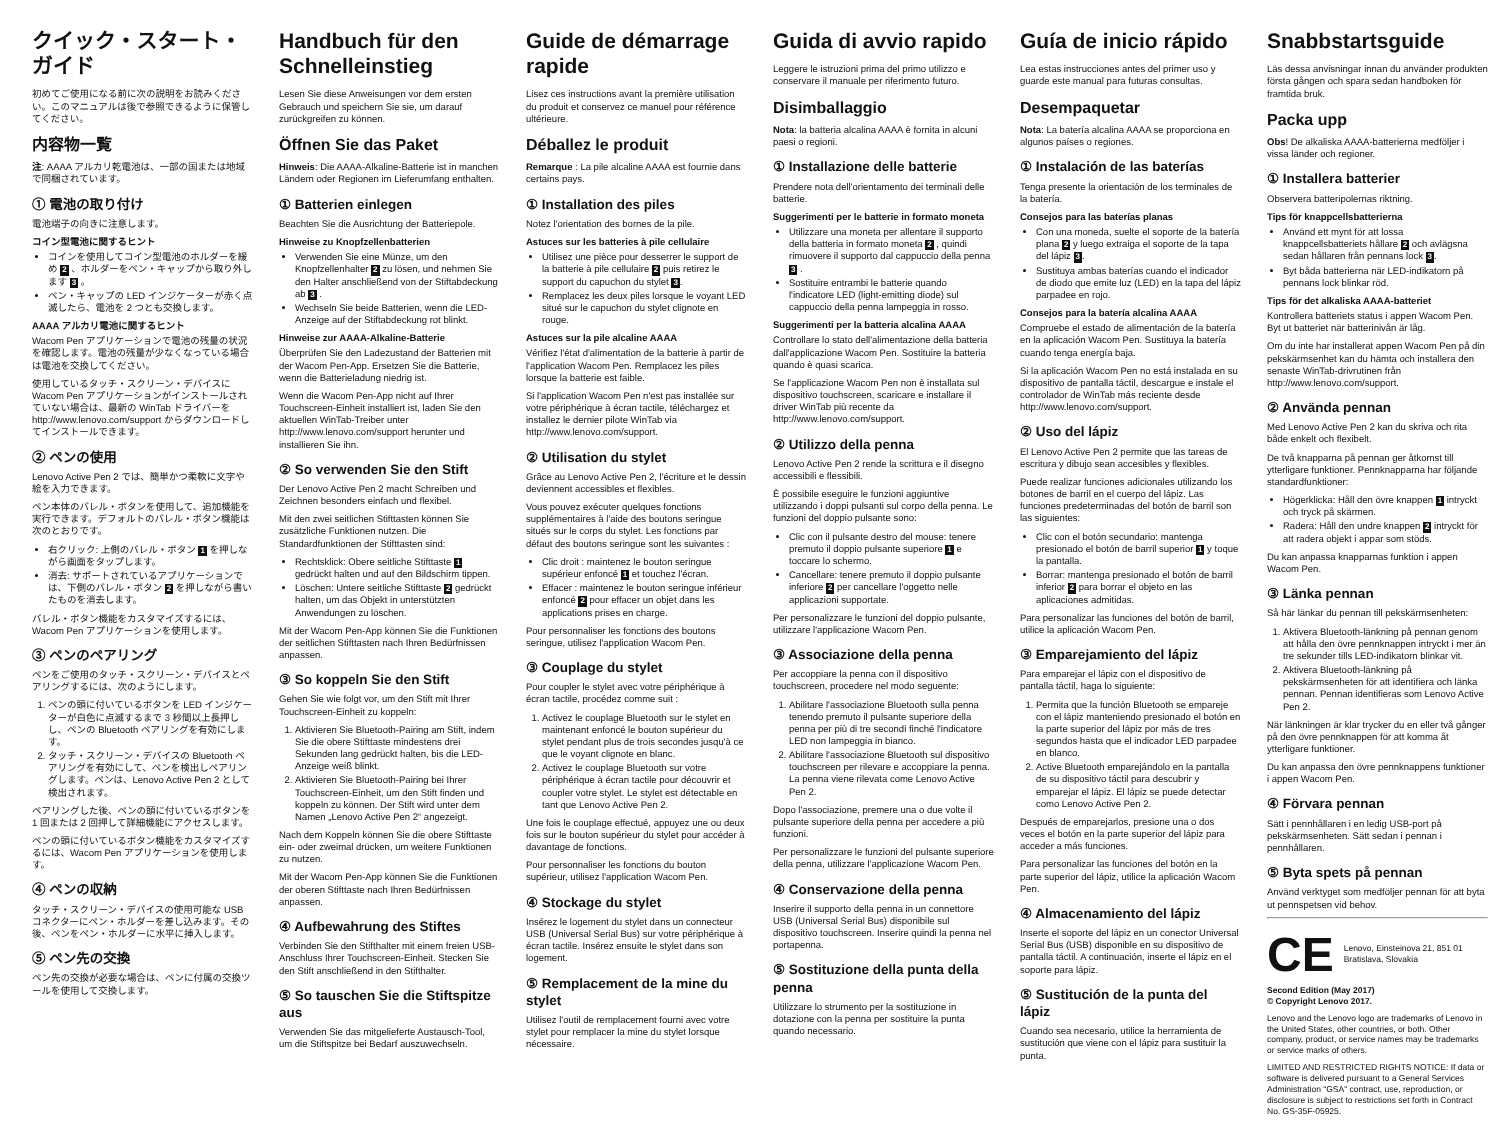クイック・スタート・ガイド
初めてご使用になる前に次の説明をお読みください。このマニュアルは後で参照できるように保管してください。
内容物一覧
注: AAAA アルカリ乾電池は、一部の国または地域で同梱されています。
① 電池の取り付け
電池端子の向きに注意します。
コイン型電池に関するヒント
コインを使用してコイン型電池のホルダーを緩め 2 、ホルダーをペン・キャップから取り外します 3 。
ペン・キャップの LED インジケーターが赤く点滅したら、電池を 2 つとも交換します。
AAAA アルカリ電池に関するヒント
Wacom Pen アプリケーションで電池の残量の状況を確認します。電池の残量が少なくなっている場合は電池を交換してください。
使用しているタッチ・スクリーン・デバイスに Wacom Pen アプリケーションがインストールされていない場合は、最新の WinTab ドライバーを http://www.lenovo.com/support からダウンロードしてインストールできます。
② ペンの使用
Lenovo Active Pen 2 では、簡単かつ柔軟に文字や絵を入力できます。
ペン本体のバレル・ボタンを使用して、追加機能を実行できます。デフォルトのバレル・ボタン機能は次のとおりです。
右クリック: 上側のバレル・ボタン 1 を押しながら画面をタップします。
消去: サポートされているアプリケーションでは、下側のバレル・ボタン 2 を押しながら書いたものを消去します。
バレル・ボタン機能をカスタマイズするには、Wacom Pen アプリケーションを使用します。
③ ペンのペアリング
ペンをご使用のタッチ・スクリーン・デバイスとペアリングするには、次のようにします。
1. ペンの頭に付いているボタンを LED インジケーターが白色に点滅するまで 3 秒間以上長押しし、ペンの Bluetooth ペアリングを有効にします。
2. タッチ・スクリーン・デバイスの Bluetooth ペアリングを有効にして、ペンを検出しペアリングします。ペンは、Lenovo Active Pen 2 として検出されます。
ペアリングした後、ペンの頭に付いているボタンを 1 回または 2 回押して詳細機能にアクセスします。
ペンの頭に付いているボタン機能をカスタマイズするには、Wacom Pen アプリケーションを使用します。
④ ペンの収納
タッチ・スクリーン・デバイスの使用可能な USB コネクターにペン・ホルダーを差し込みます。その後、ペンをペン・ホルダーに水平に挿入します。
⑤ ペン先の交換
ペン先の交換が必要な場合は、ペンに付属の交換ツールを使用して交換します。
Handbuch für den Schnelleinstieg
Lesen Sie diese Anweisungen vor dem ersten Gebrauch und speichern Sie sie, um darauf zurückgreifen zu können.
Öffnen Sie das Paket
Hinweis: Die AAAA-Alkaline-Batterie ist in manchen Ländern oder Regionen im Lieferumfang enthalten.
① Batterien einlegen
Beachten Sie die Ausrichtung der Batteriepole.
Hinweise zu Knopfzellenbatterien
Verwenden Sie eine Münze, um den Knopfzellenhalter 2 zu lösen, und nehmen Sie den Halter anschließend von der Stiftabdeckung ab 3 .
Wechseln Sie beide Batterien, wenn die LED-Anzeige auf der Stiftabdeckung rot blinkt.
Hinweise zur AAAA-Alkaline-Batterie
Überprüfen Sie den Ladezustand der Batterien mit der Wacom Pen-App. Ersetzen Sie die Batterie, wenn die Batterieladung niedrig ist.
Wenn die Wacom Pen-App nicht auf Ihrer Touchscreen-Einheit installiert ist, laden Sie den aktuellen WinTab-Treiber unter http://www.lenovo.com/support herunter und installieren Sie ihn.
② So verwenden Sie den Stift
Der Lenovo Active Pen 2 macht Schreiben und Zeichnen besonders einfach und flexibel.
Mit den zwei seitlichen Stifttasten können Sie zusätzliche Funktionen nutzen. Die Standardfunktionen der Stifttasten sind:
Rechtsklick: Obere seitliche Stifttaste 1 gedrückt halten und auf den Bildschirm tippen.
Löschen: Untere seitliche Stifttaste 2 gedrückt halten, um das Objekt in unterstützten Anwendungen zu löschen.
Mit der Wacom Pen-App können Sie die Funktionen der seitlichen Stifttasten nach Ihren Bedürfnissen anpassen.
③ So koppeln Sie den Stift
Gehen Sie wie folgt vor, um den Stift mit Ihrer Touchscreen-Einheit zu koppeln:
1. Aktivieren Sie Bluetooth-Pairing am Stift, indem Sie die obere Stifttaste mindestens drei Sekunden lang gedrückt halten, bis die LED-Anzeige weiß blinkt.
2. Aktivieren Sie Bluetooth-Pairing bei Ihrer Touchscreen-Einheit, um den Stift finden und koppeln zu können. Der Stift wird unter dem Namen „Lenovo Active Pen 2“ angezeigt.
Nach dem Koppeln können Sie die obere Stifttaste ein- oder zweimal drücken, um weitere Funktionen zu nutzen.
Mit der Wacom Pen-App können Sie die Funktionen der oberen Stifttaste nach Ihren Bedürfnissen anpassen.
④ Aufbewahrung des Stiftes
Verbinden Sie den Stifthalter mit einem freien USB-Anschluss Ihrer Touchscreen-Einheit. Stecken Sie den Stift anschließend in den Stifthalter.
⑤ So tauschen Sie die Stiftspitze aus
Verwenden Sie das mitgelieferte Austausch-Tool, um die Stiftspitze bei Bedarf auszuwechseln.
Guide de démarrage rapide
Lisez ces instructions avant la première utilisation du produit et conservez ce manuel pour référence ultérieure.
Déballez le produit
Remarque : La pile alcaline AAAA est fournie dans certains pays.
① Installation des piles
Notez l'orientation des bornes de la pile.
Astuces sur les batteries à pile cellulaire
Utilisez une pièce pour desserrer le support de la batterie à pile cellulaire 2 puis retirez le support du capuchon du stylet 3.
Remplacez les deux piles lorsque le voyant LED situé sur le capuchon du stylet clignote en rouge.
Astuces sur la pile alcaline AAAA
Vérifiez l'état d'alimentation de la batterie à partir de l'application Wacom Pen. Remplacez les piles lorsque la batterie est faible.
Si l'application Wacom Pen n'est pas installée sur votre périphérique à écran tactile, téléchargez et installez le dernier pilote WinTab via http://www.lenovo.com/support.
② Utilisation du stylet
Grâce au Lenovo Active Pen 2, l'écriture et le dessin deviennent accessibles et flexibles.
Vous pouvez exécuter quelques fonctions supplémentaires à l'aide des boutons seringue situés sur le corps du stylet. Les fonctions par défaut des boutons seringue sont les suivantes :
Clic droit : maintenez le bouton seringue supérieur enfoncé 1 et touchez l'écran.
Effacer : maintenez le bouton seringue inférieur enfoncé 2 pour effacer un objet dans les applications prises en charge.
Pour personnaliser les fonctions des boutons seringue, utilisez l'application Wacom Pen.
③ Couplage du stylet
Pour coupler le stylet avec votre périphérique à écran tactile, procédez comme suit :
1. Activez le couplage Bluetooth sur le stylet en maintenant enfoncé le bouton supérieur du stylet pendant plus de trois secondes jusqu'à ce que le voyant clignote en blanc.
2. Activez le couplage Bluetooth sur votre périphérique à écran tactile pour découvrir et coupler votre stylet. Le stylet est détectable en tant que Lenovo Active Pen 2.
Une fois le couplage effectué, appuyez une ou deux fois sur le bouton supérieur du stylet pour accéder à davantage de fonctions.
Pour personnaliser les fonctions du bouton supérieur, utilisez l'application Wacom Pen.
④ Stockage du stylet
Insérez le logement du stylet dans un connecteur USB (Universal Serial Bus) sur votre périphérique à écran tactile. Insérez ensuite le stylet dans son logement.
⑤ Remplacement de la mine du stylet
Utilisez l'outil de remplacement fourni avec votre stylet pour remplacer la mine du stylet lorsque nécessaire.
Guida di avvio rapido
Leggere le istruzioni prima del primo utilizzo e conservare il manuale per riferimento futuro.
Disimballaggio
Nota: la batteria alcalina AAAA è fornita in alcuni paesi o regioni.
① Installazione delle batterie
Prendere nota dell'orientamento dei terminali delle batterie.
Suggerimenti per le batterie in formato moneta
Utilizzare una moneta per allentare il supporto della batteria in formato moneta 2 , quindi rimuovere il supporto dal cappuccio della penna 3 .
Sostituire entrambi le batterie quando l'indicatore LED (light-emitting diode) sul cappuccio della penna lampeggia in rosso.
Suggerimenti per la batteria alcalina AAAA
Controllare lo stato dell'alimentazione della batteria dall'applicazione Wacom Pen. Sostituire la batteria quando è quasi scarica.
Se l'applicazione Wacom Pen non è installata sul dispositivo touchscreen, scaricare e installare il driver WinTab più recente da http://www.lenovo.com/support.
② Utilizzo della penna
Lenovo Active Pen 2 rende la scrittura e il disegno accessibili e flessibili.
È possibile eseguire le funzioni aggiuntive utilizzando i doppi pulsanti sul corpo della penna. Le funzioni del doppio pulsante sono:
Clic con il pulsante destro del mouse: tenere premuto il doppio pulsante superiore 1 e toccare lo schermo.
Cancellare: tenere premuto il doppio pulsante inferiore 2 per cancellare l'oggetto nelle applicazioni supportate.
Per personalizzare le funzioni del doppio pulsante, utilizzare l'applicazione Wacom Pen.
③ Associazione della penna
Per accoppiare la penna con il dispositivo touchscreen, procedere nel modo seguente:
1. Abilitare l'associazione Bluetooth sulla penna tenendo premuto il pulsante superiore della penna per più di tre secondi finché l'indicatore LED non lampeggia in bianco.
2. Abilitare l'associazione Bluetooth sul dispositivo touchscreen per rilevare e accoppiare la penna. La penna viene rilevata come Lenovo Active Pen 2.
Dopo l'associazione, premere una o due volte il pulsante superiore della penna per accedere a più funzioni.
Per personalizzare le funzioni del pulsante superiore della penna, utilizzare l'applicazione Wacom Pen.
④ Conservazione della penna
Inserire il supporto della penna in un connettore USB (Universal Serial Bus) disponibile sul dispositivo touchscreen. Inserire quindi la penna nel portapenna.
⑤ Sostituzione della punta della penna
Utilizzare lo strumento per la sostituzione in dotazione con la penna per sostituire la punta quando necessario.
Guía de inicio rápido
Lea estas instrucciones antes del primer uso y guarde este manual para futuras consultas.
Desempaquetar
Nota: La batería alcalina AAAA se proporciona en algunos países o regiones.
① Instalación de las baterías
Tenga presente la orientación de los terminales de la batería.
Consejos para las baterías planas
Con una moneda, suelte el soporte de la batería plana 2 y luego extraiga el soporte de la tapa del lápiz 3.
Sustituya ambas baterías cuando el indicador de diodo que emite luz (LED) en la tapa del lápiz parpadee en rojo.
Consejos para la batería alcalina AAAA
Compruebe el estado de alimentación de la batería en la aplicación Wacom Pen. Sustituya la batería cuando tenga energía baja.
Si la aplicación Wacom Pen no está instalada en su dispositivo de pantalla táctil, descargue e instale el controlador de WinTab más reciente desde http://www.lenovo.com/support.
② Uso del lápiz
El Lenovo Active Pen 2 permite que las tareas de escritura y dibujo sean accesibles y flexibles.
Puede realizar funciones adicionales utilizando los botones de barril en el cuerpo del lápiz. Las funciones predeterminadas del botón de barril son las siguientes:
Clic con el botón secundario: mantenga presionado el botón de barril superior 1 y toque la pantalla.
Borrar: mantenga presionado el botón de barril inferior 2 para borrar el objeto en las aplicaciones admitidas.
Para personalizar las funciones del botón de barril, utilice la aplicación Wacom Pen.
③ Emparejamiento del lápiz
Para emparejar el lápiz con el dispositivo de pantalla táctil, haga lo siguiente:
1. Permita que la función Bluetooth se empareje con el lápiz manteniendo presionado el botón en la parte superior del lápiz por más de tres segundos hasta que el indicador LED parpadee en blanco.
2. Active Bluetooth emparejándolo en la pantalla de su dispositivo táctil para descubrir y emparejar el lápiz. El lápiz se puede detectar como Lenovo Active Pen 2.
Después de emparejarlos, presione una o dos veces el botón en la parte superior del lápiz para acceder a más funciones.
Para personalizar las funciones del botón en la parte superior del lápiz, utilice la aplicación Wacom Pen.
④ Almacenamiento del lápiz
Inserte el soporte del lápiz en un conector Universal Serial Bus (USB) disponible en su dispositivo de pantalla táctil. A continuación, inserte el lápiz en el soporte para lápiz.
⑤ Sustitución de la punta del lápiz
Cuando sea necesario, utilice la herramienta de sustitución que viene con el lápiz para sustituir la punta.
Snabbstartsguide
Läs dessa anvisningar innan du använder produkten första gången och spara sedan handboken för framtida bruk.
Packa upp
Obs! De alkaliska AAAA-batterierna medföljer i vissa länder och regioner.
① Installera batterier
Observera batteripolernas riktning.
Tips för knappcellsbatterierna
Använd ett mynt för att lossa knappcellsbatteriets hållare 2 och avlägsna sedan hållaren från pennans lock 3.
Byt båda batterierna när LED-indikatorn på pennans lock blinkar röd.
Tips för det alkaliska AAAA-batteriet
Kontrollera batteriets status i appen Wacom Pen. Byt ut batteriet när batterinivån är låg.
Om du inte har installerat appen Wacom Pen på din pekskärmsenhet kan du hämta och installera den senaste WinTab-drivrutinen från http://www.lenovo.com/support.
② Använda pennan
Med Lenovo Active Pen 2 kan du skriva och rita både enkelt och flexibelt.
De två knapparna på pennan ger åtkomst till ytterligare funktioner. Pennknapparna har följande standardfunktioner:
Högerklicka: Håll den övre knappen 1 intryckt och tryck på skärmen.
Radera: Håll den undre knappen 2 intryckt för att radera objekt i appar som stöds.
Du kan anpassa knapparnas funktion i appen Wacom Pen.
③ Länka pennan
Så här länkar du pennan till pekskärmsenheten:
1. Aktivera Bluetooth-länkning på pennan genom att hålla den övre pennknappen intryckt i mer än tre sekunder tills LED-indikatorn blinkar vit.
2. Aktivera Bluetooth-länkning på pekskärmsenheten för att identifiera och länka pennan. Pennan identifieras som Lenovo Active Pen 2.
När länkningen är klar trycker du en eller två gånger på den övre pennknappen för att komma åt ytterligare funktioner.
Du kan anpassa den övre pennknappens funktioner i appen Wacom Pen.
④ Förvara pennan
Sätt i pennhållaren i en ledig USB-port på pekskärmsenheten. Sätt sedan i pennan i pennhållaren.
⑤ Byta spets på pennan
Använd verktyget som medföljer pennan för att byta ut pennspetsen vid behov.
CE Lenovo, Einsteinova 21, 851 01 Bratislava, Slovakia
Second Edition (May 2017)
© Copyright Lenovo 2017.
Lenovo and the Lenovo logo are trademarks of Lenovo in the United States, other countries, or both. Other company, product, or service names may be trademarks or service marks of others.
LIMITED AND RESTRICTED RIGHTS NOTICE: If data or software is delivered pursuant to a General Services Administration "GSA" contract, use, reproduction, or disclosure is subject to restrictions set forth in Contract No. GS-35F-05925.